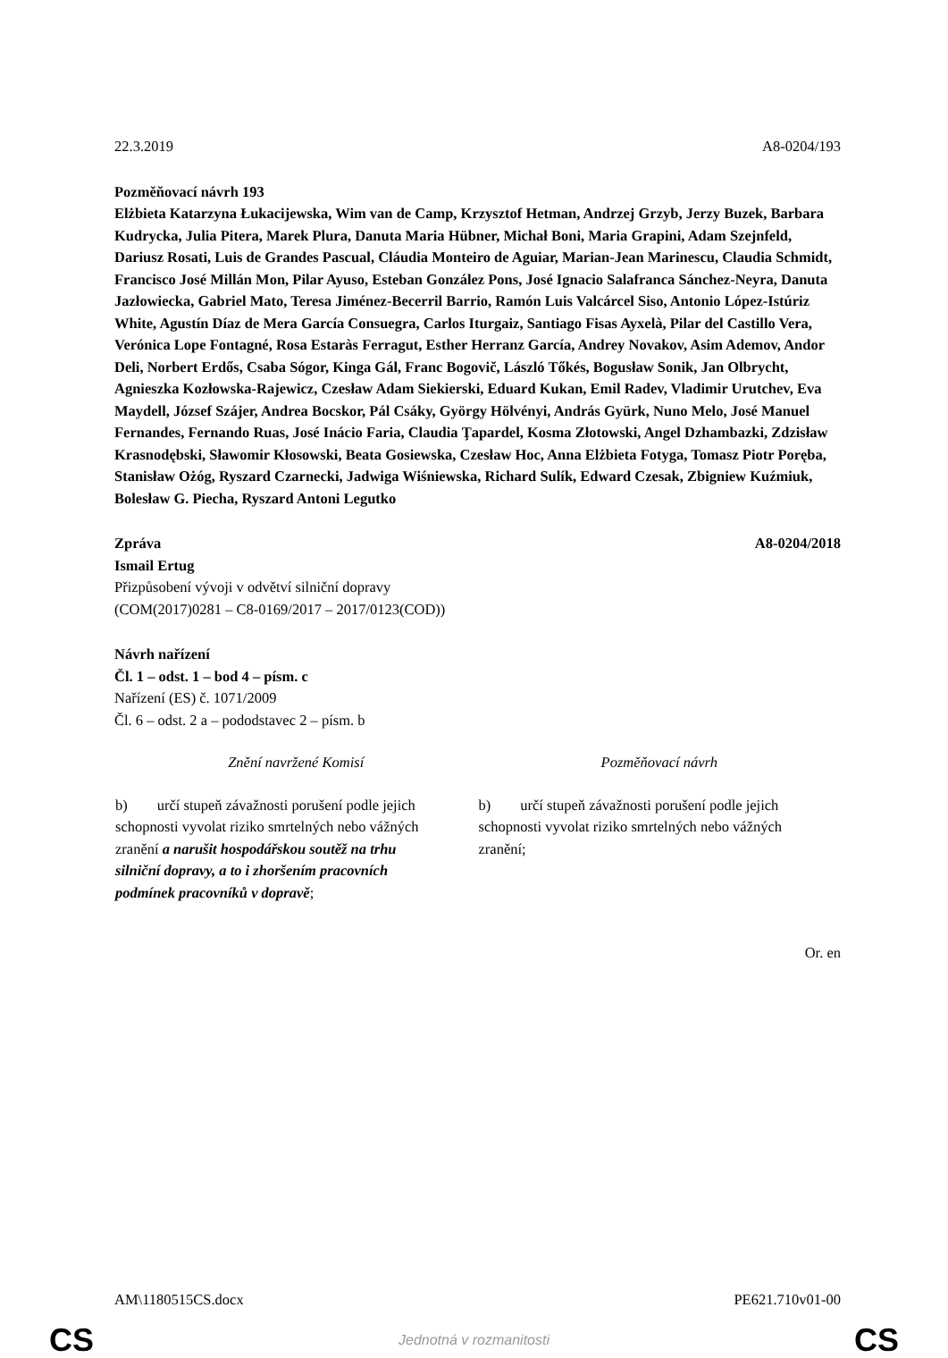22.3.2019 A8-0204/193
Pozměňovací návrh 193
Elżbieta Katarzyna Łukacijewska, Wim van de Camp, Krzysztof Hetman, Andrzej Grzyb, Jerzy Buzek, Barbara Kudrycka, Julia Pitera, Marek Plura, Danuta Maria Hübner, Michał Boni, Maria Grapini, Adam Szejnfeld, Dariusz Rosati, Luis de Grandes Pascual, Cláudia Monteiro de Aguiar, Marian-Jean Marinescu, Claudia Schmidt, Francisco José Millán Mon, Pilar Ayuso, Esteban González Pons, José Ignacio Salafranca Sánchez-Neyra, Danuta Jazłowiecka, Gabriel Mato, Teresa Jiménez-Becerril Barrio, Ramón Luis Valcárcel Siso, Antonio López-Istúriz White, Agustín Díaz de Mera García Consuegra, Carlos Iturgaiz, Santiago Fisas Ayxelà, Pilar del Castillo Vera, Verónica Lope Fontagné, Rosa Estaràs Ferragut, Esther Herranz García, Andrey Novakov, Asim Ademov, Andor Deli, Norbert Erdős, Csaba Sógor, Kinga Gál, Franc Bogovič, László Tőkés, Bogusław Sonik, Jan Olbrycht, Agnieszka Kozłowska-Rajewicz, Czesław Adam Siekierski, Eduard Kukan, Emil Radev, Vladimir Urutchev, Eva Maydell, József Szájer, Andrea Bocskor, Pál Csáky, György Hölvényi, András Gyürk, Nuno Melo, José Manuel Fernandes, Fernando Ruas, José Inácio Faria, Claudia Ţapardel, Kosma Złotowski, Angel Dzhambazki, Zdzisław Krasnodębski, Sławomir Kłosowski, Beata Gosiewska, Czesław Hoc, Anna Elżbieta Fotyga, Tomasz Piotr Poręba, Stanisław Ożóg, Ryszard Czarnecki, Jadwiga Wiśniewska, Richard Sulík, Edward Czesak, Zbigniew Kuźmiuk, Bolesław G. Piecha, Ryszard Antoni Legutko
Zpráva A8-0204/2018
Ismail Ertug
Přizpůsobení vývoji v odvětví silniční dopravy
(COM(2017)0281 – C8-0169/2017 – 2017/0123(COD))
Návrh nařízení
Čl. 1 – odst. 1 – bod 4 – písm. c
Nařízení (ES) č. 1071/2009
Čl. 6 – odst. 2 a – pododstavec 2 – písm. b
| Znění navržené Komisí | Pozměňovací návrh |
| --- | --- |
| b) určí stupeň závažnosti porušení podle jejich schopnosti vyvolat riziko smrtelných nebo vážných zranění a narušit hospodářskou soutěž na trhu silniční dopravy, a to i zhoršením pracovních podmínek pracovníků v dopravě ; | b) určí stupeň závažnosti porušení podle jejich schopnosti vyvolat riziko smrtelných nebo vážných zranění; |
Or. en
AM\1180515CS.docx PE621.710v01-00
CS Jednotná v rozmanitosti CS